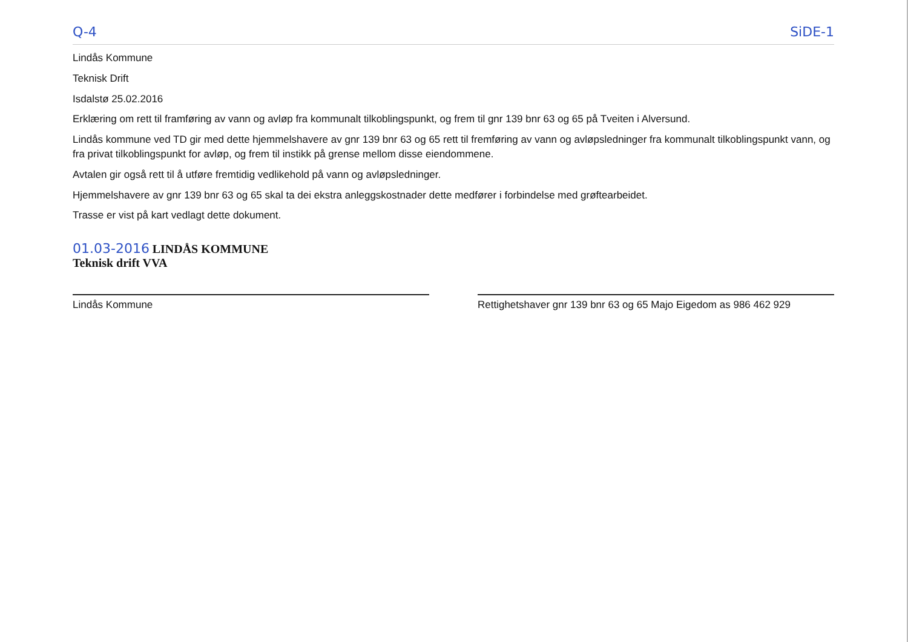Q-4 SiDE-1
Lindås Kommune
Teknisk Drift
Isdalstø 25.02.2016
Erklæring om rett til framføring av vann og avløp fra kommunalt tilkoblingspunkt, og frem til gnr 139 bnr 63 og 65 på Tveiten i Alversund.
Lindås kommune ved TD gir med dette hjemmelshavere av gnr 139 bnr 63 og 65 rett til fremføring av vann og avløpsledninger fra kommunalt tilkoblingspunkt vann, og fra privat tilkoblingspunkt for avløp, og frem til instikk på grense mellom disse eiendommene.
Avtalen gir også rett til å utføre fremtidig vedlikehold på vann og avløpsledninger.
Hjemmelshavere av gnr 139 bnr 63 og 65 skal ta dei ekstra anleggskostnader dette medfører i forbindelse med grøftearbeidet.
Trasse er vist på kart vedlagt dette dokument.
01.03-2016 LINDÅS KOMMUNE
Teknisk drift VVA
Lindås Kommune
Rettighetshaver gnr 139 bnr 63 og 65 Majo Eigedom as 986 462 929